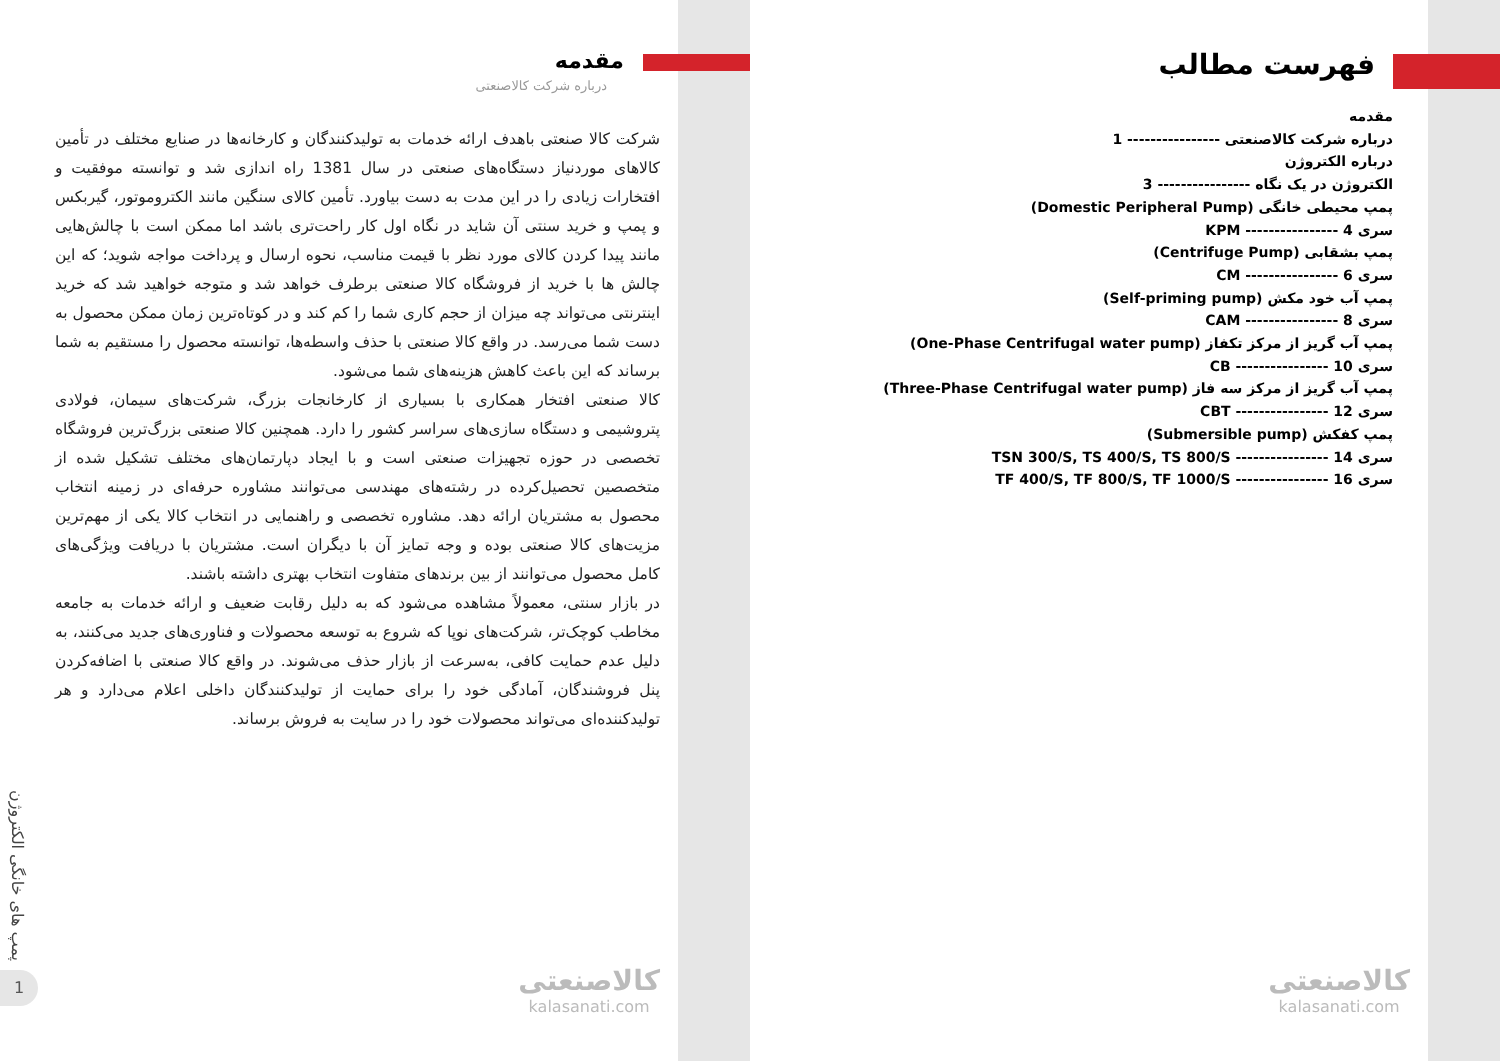فهرست مطالب
مقدمه
درباره شرکت کالاصنعتی ---------------- 1
درباره الکتروژن
الکتروژن در یک نگاه ---------------- 3
پمپ محیطی خانگی (Domestic Peripheral Pump)
سری KPM ---------------- 4
پمپ بشقابی (Centrifuge Pump)
سری CM ---------------- 6
پمپ آب خود مکش (Self-priming pump)
سری CAM ---------------- 8
پمپ آب گریز از مرکز تکفاز (One-Phase Centrifugal water pump)
سری CB ---------------- 10
پمپ آب گریز از مرکز سه فاز (Three-Phase Centrifugal water pump)
سری CBT ---------------- 12
پمپ کفکش (Submersible pump)
سری TSN 300/S, TS 400/S, TS 800/S ---------------- 14
سری TF 400/S, TF 800/S, TF 1000/S ---------------- 16
کالاصنعتی
kalasanati.com
مقدمه
درباره شرکت کالاصنعتی
شرکت کالا صنعتی باهدف ارائه خدمات به تولیدکنندگان و کارخانه‌ها در صنایع مختلف در تأمین کالاهای موردنیاز دستگاه‌های صنعتی در سال 1381 راه اندازی شد و توانسته موفقیت و افتخارات زیادی را در این مدت به دست بیاورد. تأمین کالای سنگین مانند الکتروموتور، گیربکس و پمپ و خرید سنتی آن شاید در نگاه اول کار راحت‌تری باشد اما ممکن است با چالش‌هایی مانند پیدا کردن کالای مورد نظر با قیمت مناسب، نحوه ارسال و پرداخت مواجه شوید؛ که این چالش ها با خرید از فروشگاه کالا صنعتی برطرف خواهد شد و متوجه خواهید شد که خرید اینترنتی می‌تواند چه میزان از حجم کاری شما را کم کند و در کوتاه‌ترین زمان ممکن محصول به دست شما می‌رسد. در واقع کالا صنعتی با حذف واسطه‌ها، توانسته محصول را مستقیم به شما برساند که این باعث کاهش هزینه‌های شما می‌شود.
کالا صنعتی افتخار همکاری با بسیاری از کارخانجات بزرگ، شرکت‌های سیمان، فولادی پتروشیمی و دستگاه سازی‌های سراسر کشور را دارد. همچنین کالا صنعتی بزرگ‌ترین فروشگاه تخصصی در حوزه تجهیزات صنعتی است و با ایجاد دپارتمان‌های مختلف تشکیل شده از متخصصین تحصیل‌کرده در رشته‌های مهندسی می‌توانند مشاوره حرفه‌ای در زمینه انتخاب محصول به مشتریان ارائه دهد. مشاوره تخصصی و راهنمایی در انتخاب کالا یکی از مهم‌ترین مزیت‌های کالا صنعتی بوده و وجه تمایز آن با دیگران است. مشتریان با دریافت ویژگی‌های کامل محصول می‌توانند از بین برندهای متفاوت انتخاب بهتری داشته باشند.
در بازار سنتی، معمولاً مشاهده می‌شود که به دلیل رقابت ضعیف و ارائه خدمات به جامعه مخاطب کوچک‌تر، شرکت‌های نوپا که شروع به توسعه محصولات و فناوری‌های جدید می‌کنند، به دلیل عدم حمایت کافی، به‌سرعت از بازار حذف می‌شوند. در واقع کالا صنعتی با اضافه‌کردن پنل فروشندگان، آمادگی خود را برای حمایت از تولیدکنندگان داخلی اعلام می‌دارد و هر تولیدکننده‌ای می‌تواند محصولات خود را در سایت به فروش برساند.
کالاصنعتی
kalasanati.com
پمپ های خانگی الکتروژن
1